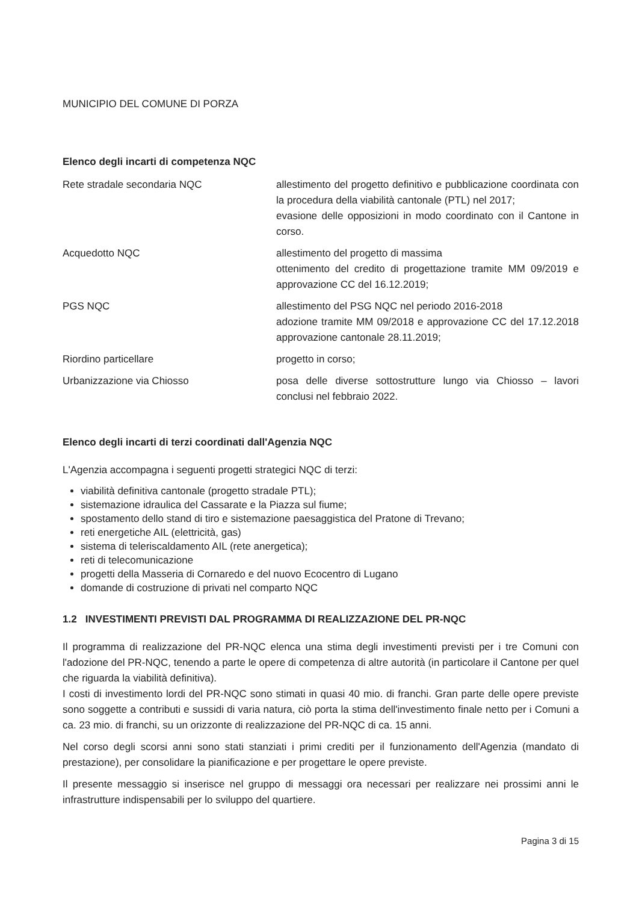MUNICIPIO DEL COMUNE DI PORZA
Elenco degli incarti di competenza NQC
| Rete stradale secondaria NQC | allestimento del progetto definitivo e pubblicazione coordinata con la procedura della viabilità cantonale (PTL) nel 2017; evasione delle opposizioni in modo coordinato con il Cantone in corso. |
| Acquedotto NQC | allestimento del progetto di massima ottenimento del credito di progettazione tramite MM 09/2019 e approvazione CC del 16.12.2019; |
| PGS NQC | allestimento del PSG NQC nel periodo 2016-2018 adozione tramite MM 09/2018 e approvazione CC del 17.12.2018 approvazione cantonale 28.11.2019; |
| Riordino particellare | progetto in corso; |
| Urbanizzazione via Chiosso | posa delle diverse sottostrutture lungo via Chiosso – lavori conclusi nel febbraio 2022. |
Elenco degli incarti di terzi coordinati dall'Agenzia NQC
L'Agenzia accompagna i seguenti progetti strategici NQC di terzi:
viabilità definitiva cantonale (progetto stradale PTL);
sistemazione idraulica del Cassarate e la Piazza sul fiume;
spostamento dello stand di tiro e sistemazione paesaggistica del Pratone di Trevano;
reti energetiche AIL (elettricità, gas)
sistema di teleriscaldamento AIL (rete anergetica);
reti di telecomunicazione
progetti della Masseria di Cornaredo e del nuovo Ecocentro di Lugano
domande di costruzione di privati nel comparto NQC
1.2 INVESTIMENTI PREVISTI DAL PROGRAMMA DI REALIZZAZIONE DEL PR-NQC
Il programma di realizzazione del PR-NQC elenca una stima degli investimenti previsti per i tre Comuni con l'adozione del PR-NQC, tenendo a parte le opere di competenza di altre autorità (in particolare il Cantone per quel che riguarda la viabilità definitiva).
I costi di investimento lordi del PR-NQC sono stimati in quasi 40 mio. di franchi. Gran parte delle opere previste sono soggette a contributi e sussidi di varia natura, ciò porta la stima dell'investimento finale netto per i Comuni a ca. 23 mio. di franchi, su un orizzonte di realizzazione del PR-NQC di ca. 15 anni.
Nel corso degli scorsi anni sono stati stanziati i primi crediti per il funzionamento dell'Agenzia (mandato di prestazione), per consolidare la pianificazione e per progettare le opere previste.
Il presente messaggio si inserisce nel gruppo di messaggi ora necessari per realizzare nei prossimi anni le infrastrutture indispensabili per lo sviluppo del quartiere.
Pagina 3 di 15